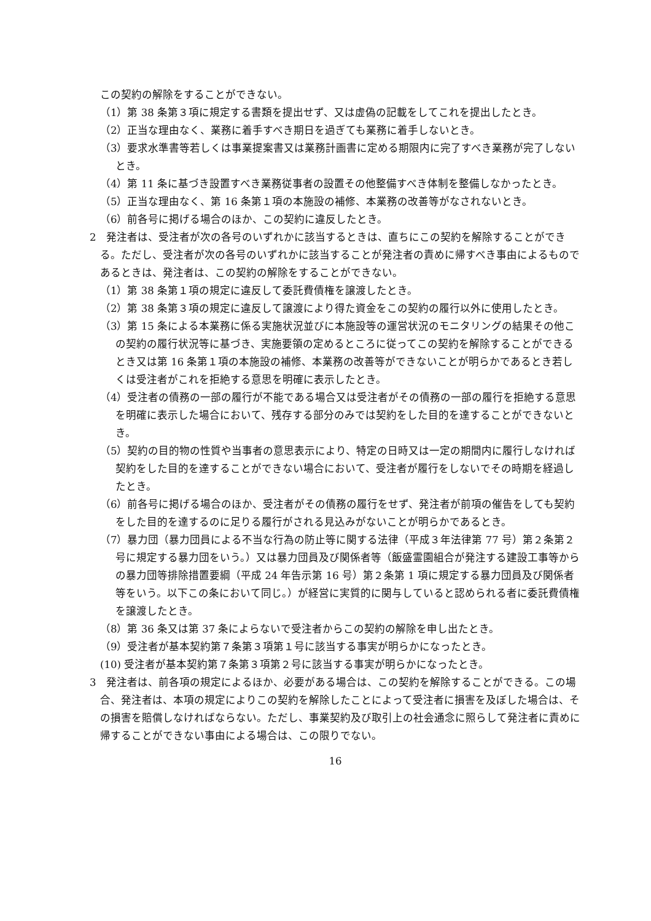この契約の解除をすることができない。
（1）第 38 条第３項に規定する書類を提出せず、又は虚偽の記載をしてこれを提出したとき。
（2）正当な理由なく、業務に着手すべき期日を過ぎても業務に着手しないとき。
（3）要求水準書等若しくは事業提案書又は業務計画書に定める期限内に完了すべき業務が完了しないとき。
（4）第 11 条に基づき設置すべき業務従事者の設置その他整備すべき体制を整備しなかったとき。
（5）正当な理由なく、第 16 条第１項の本施設の補修、本業務の改善等がなされないとき。
（6）前各号に掲げる場合のほか、この契約に違反したとき。
2　発注者は、受注者が次の各号のいずれかに該当するときは、直ちにこの契約を解除することができる。ただし、受注者が次の各号のいずれかに該当することが発注者の責めに帰すべき事由によるものであるときは、発注者は、この契約の解除をすることができない。
（1）第 38 条第１項の規定に違反して委託費債権を譲渡したとき。
（2）第 38 条第３項の規定に違反して譲渡により得た資金をこの契約の履行以外に使用したとき。
（3）第 15 条による本業務に係る実施状況並びに本施設等の運営状況のモニタリングの結果その他この契約の履行状況等に基づき、実施要領の定めるところに従ってこの契約を解除することができるとき又は第 16 条第１項の本施設の補修、本業務の改善等ができないことが明らかであるとき若しくは受注者がこれを拒絶する意思を明確に表示したとき。
（4）受注者の債務の一部の履行が不能である場合又は受注者がその債務の一部の履行を拒絶する意思を明確に表示した場合において、残存する部分のみでは契約をした目的を達することができないとき。
（5）契約の目的物の性質や当事者の意思表示により、特定の日時又は一定の期間内に履行しなければ契約をした目的を達することができない場合において、受注者が履行をしないでその時期を経過したとき。
（6）前各号に掲げる場合のほか、受注者がその債務の履行をせず、発注者が前項の催告をしても契約をした目的を達するのに足りる履行がされる見込みがないことが明らかであるとき。
（7）暴力団（暴力団員による不当な行為の防止等に関する法律（平成３年法律第 77 号）第２条第２号に規定する暴力団をいう。）又は暴力団員及び関係者等（飯盛霊園組合が発注する建設工事等からの暴力団等排除措置要綱（平成 24 年告示第 16 号）第２条第 1 項に規定する暴力団員及び関係者等をいう。以下この条において同じ。）が経営に実質的に関与していると認められる者に委託費債権を譲渡したとき。
（8）第 36 条又は第 37 条によらないで受注者からこの契約の解除を申し出たとき。
（9）受注者が基本契約第７条第３項第１号に該当する事実が明らかになったとき。
(10) 受注者が基本契約第７条第３項第２号に該当する事実が明らかになったとき。
3　発注者は、前各項の規定によるほか、必要がある場合は、この契約を解除することができる。この場合、発注者は、本項の規定によりこの契約を解除したことによって受注者に損害を及ぼした場合は、その損害を賠償しなければならない。ただし、事業契約及び取引上の社会通念に照らして発注者に責めに帰することができない事由による場合は、この限りでない。
16